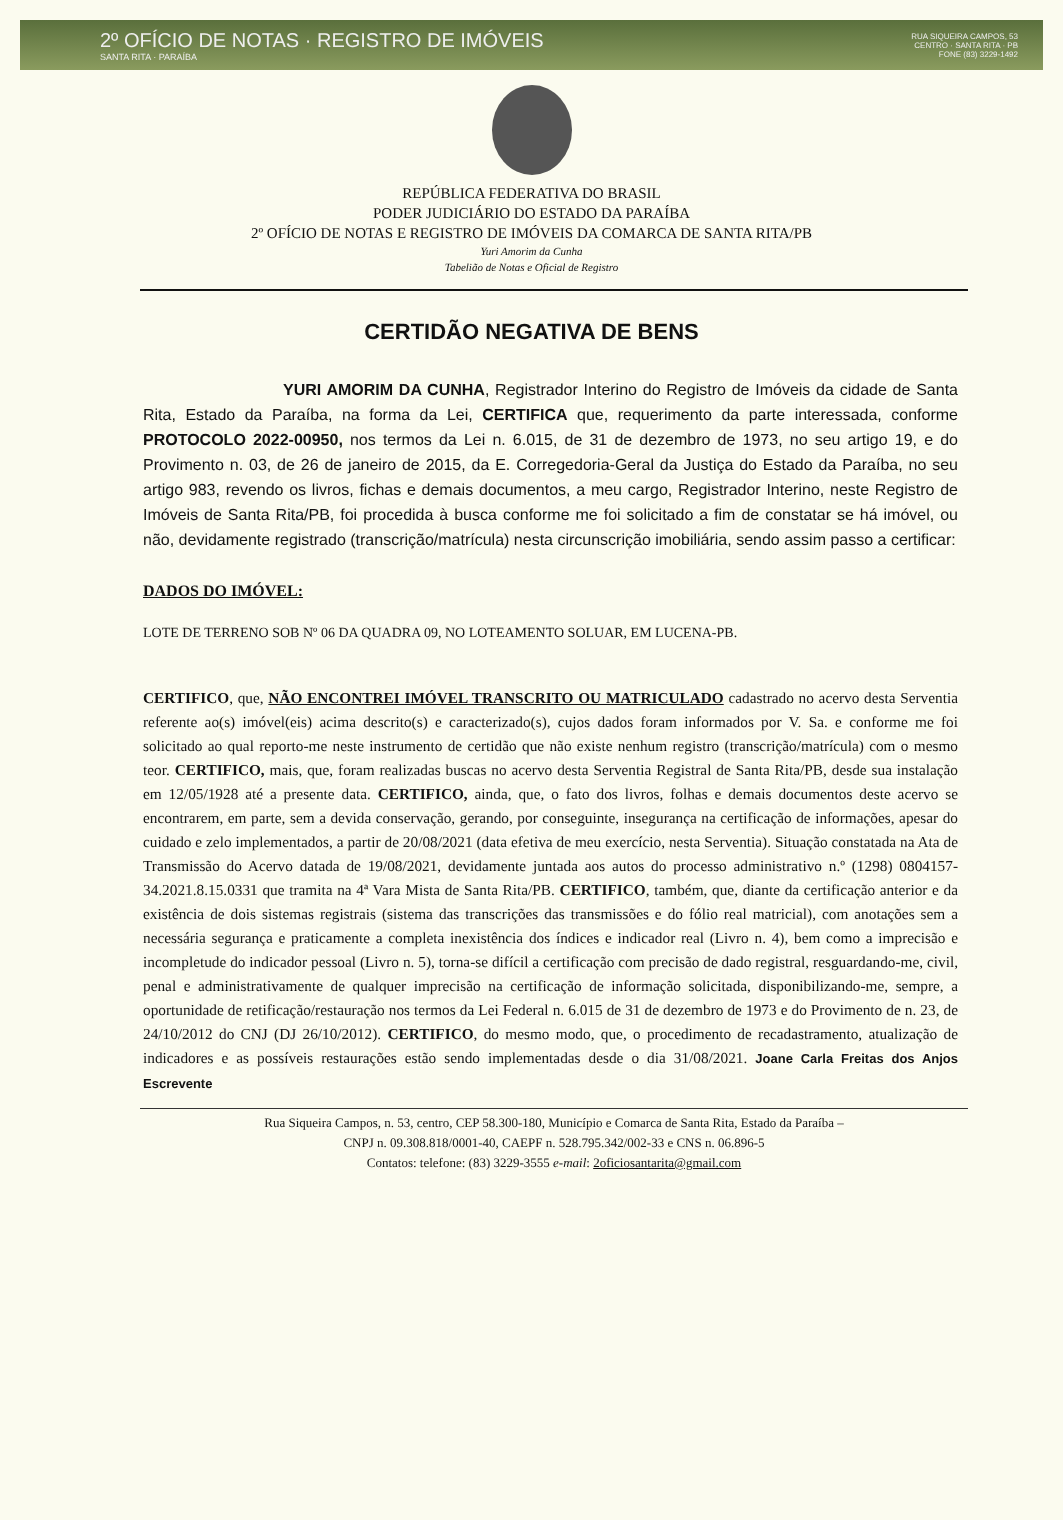2º OFÍCIO DE NOTAS · REGISTRO DE IMÓVEIS
SANTA RITA · PARAÍBA
RUA SIQUEIRA CAMPOS, 53
CENTRO · SANTA RITA · PB
FONE (83) 3229-1492
REPÚBLICA FEDERATIVA DO BRASIL
PODER JUDICIÁRIO DO ESTADO DA PARAÍBA
2º OFÍCIO DE NOTAS E REGISTRO DE IMÓVEIS DA COMARCA DE SANTA RITA/PB
Yuri Amorim da Cunha
Tabelião de Notas e Oficial de Registro
CERTIDÃO NEGATIVA DE BENS
YURI AMORIM DA CUNHA, Registrador Interino do Registro de Imóveis da cidade de Santa Rita, Estado da Paraíba, na forma da Lei, CERTIFICA que, requerimento da parte interessada, conforme PROTOCOLO 2022-00950, nos termos da Lei n. 6.015, de 31 de dezembro de 1973, no seu artigo 19, e do Provimento n. 03, de 26 de janeiro de 2015, da E. Corregedoria-Geral da Justiça do Estado da Paraíba, no seu artigo 983, revendo os livros, fichas e demais documentos, a meu cargo, Registrador Interino, neste Registro de Imóveis de Santa Rita/PB, foi procedida à busca conforme me foi solicitado a fim de constatar se há imóvel, ou não, devidamente registrado (transcrição/matrícula) nesta circunscrição imobiliária, sendo assim passo a certificar:
DADOS DO IMÓVEL:
LOTE DE TERRENO SOB Nº 06 DA QUADRA 09, NO LOTEAMENTO SOLUAR, EM LUCENA-PB.
CERTIFICO, que, NÃO ENCONTREI IMÓVEL TRANSCRITO OU MATRICULADO cadastrado no acervo desta Serventia referente ao(s) imóvel(eis) acima descrito(s) e caracterizado(s), cujos dados foram informados por V. Sa. e conforme me foi solicitado ao qual reporto-me neste instrumento de certidão que não existe nenhum registro (transcrição/matrícula) com o mesmo teor. CERTIFICO, mais, que, foram realizadas buscas no acervo desta Serventia Registral de Santa Rita/PB, desde sua instalação em 12/05/1928 até a presente data. CERTIFICO, ainda, que, o fato dos livros, folhas e demais documentos deste acervo se encontrarem, em parte, sem a devida conservação, gerando, por conseguinte, insegurança na certificação de informações, apesar do cuidado e zelo implementados, a partir de 20/08/2021 (data efetiva de meu exercício, nesta Serventia). Situação constatada na Ata de Transmissão do Acervo datada de 19/08/2021, devidamente juntada aos autos do processo administrativo n.º (1298) 0804157-34.2021.8.15.0331 que tramita na 4ª Vara Mista de Santa Rita/PB. CERTIFICO, também, que, diante da certificação anterior e da existência de dois sistemas registrais (sistema das transcrições das transmissões e do fólio real matricial), com anotações sem a necessária segurança e praticamente a completa inexistência dos índices e indicador real (Livro n. 4), bem como a imprecisão e incompletude do indicador pessoal (Livro n. 5), torna-se difícil a certificação com precisão de dado registral, resguardando-me, civil, penal e administrativamente de qualquer imprecisão na certificação de informação solicitada, disponibilizando-me, sempre, a oportunidade de retificação/restauração nos termos da Lei Federal n. 6.015 de 31 de dezembro de 1973 e do Provimento de n. 23, de 24/10/2012 do CNJ (DJ 26/10/2012). CERTIFICO, do mesmo modo, que, o procedimento de recadastramento, atualização de indicadores e as possíveis restaurações estão sendo implementadas desde o dia 31/08/2021. Joane Carla Freitas dos Anjos Escrevente
Rua Siqueira Campos, n. 53, centro, CEP 58.300-180, Município e Comarca de Santa Rita, Estado da Paraíba –
CNPJ n. 09.308.818/0001-40, CAEPF n. 528.795.342/002-33 e CNS n. 06.896-5
Contatos: telefone: (83) 3229-3555 e-mail: 2oficiosantarita@gmail.com